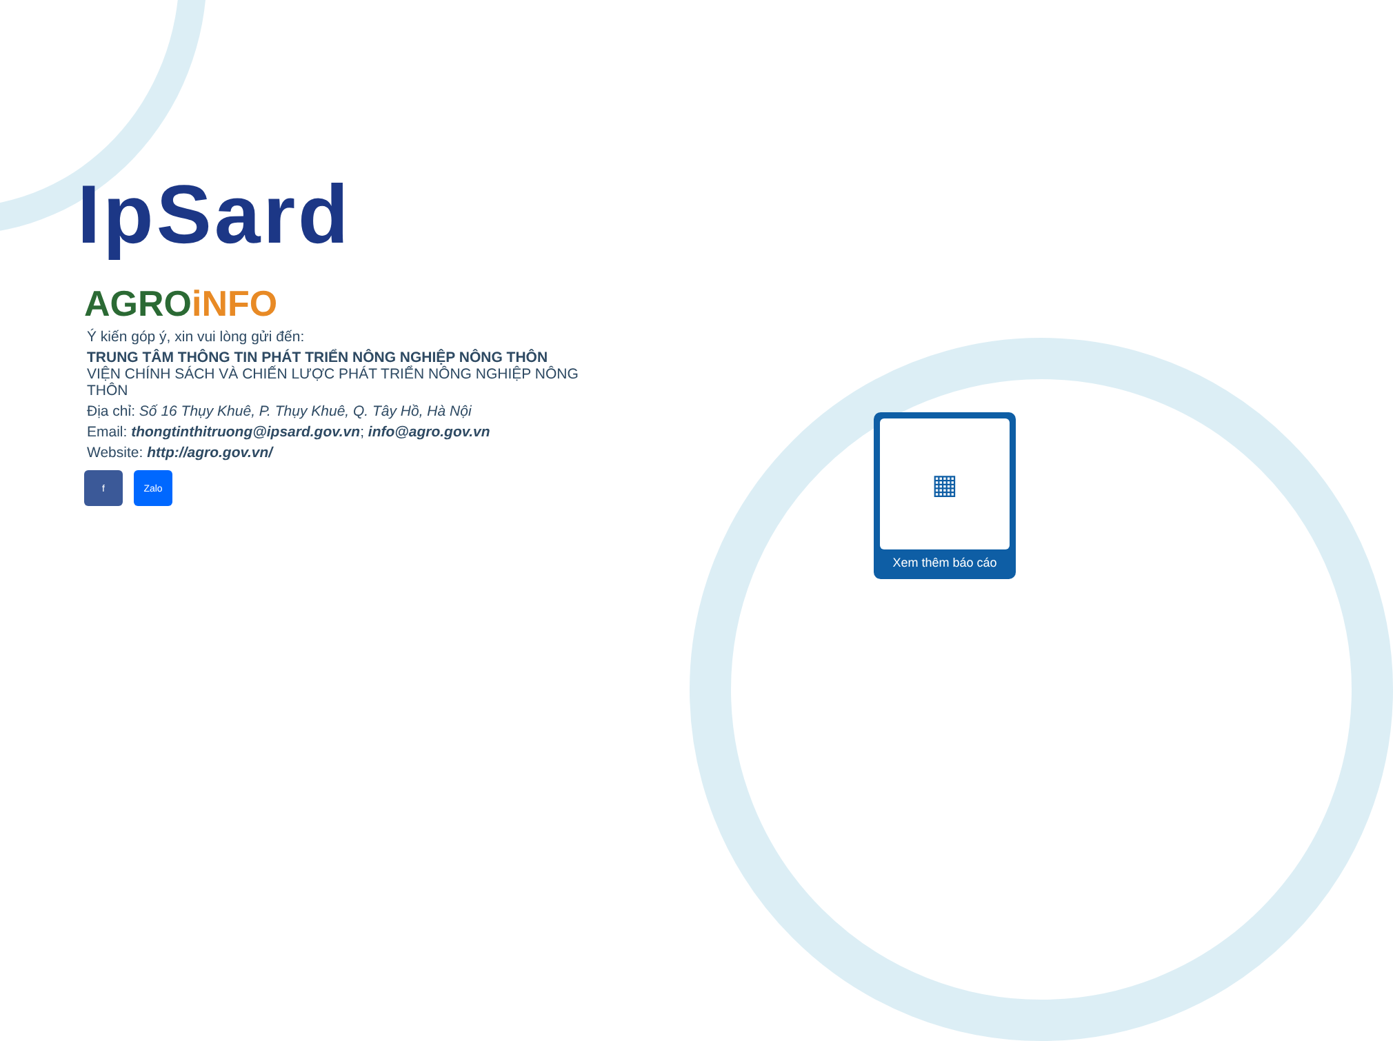IpSard
AGRO iNFO
Ý kiến góp ý, xin vui lòng gửi đến:
TRUNG TÂM THÔNG TIN PHÁT TRIỂN NÔNG NGHIỆP NÔNG THÔN
VIỆN CHÍNH SÁCH VÀ CHIẾN LƯỢC PHÁT TRIỂN NÔNG NGHIỆP NÔNG THÔN
Địa chỉ: Số 16 Thụy Khuê, P. Thụy Khuê, Q. Tây Hồ, Hà Nội
Email: thongtinthitruong@ipsard.gov.vn; info@agro.gov.vn
Website: http://agro.gov.vn/
f Zalo
▦
Xem thêm báo cáo